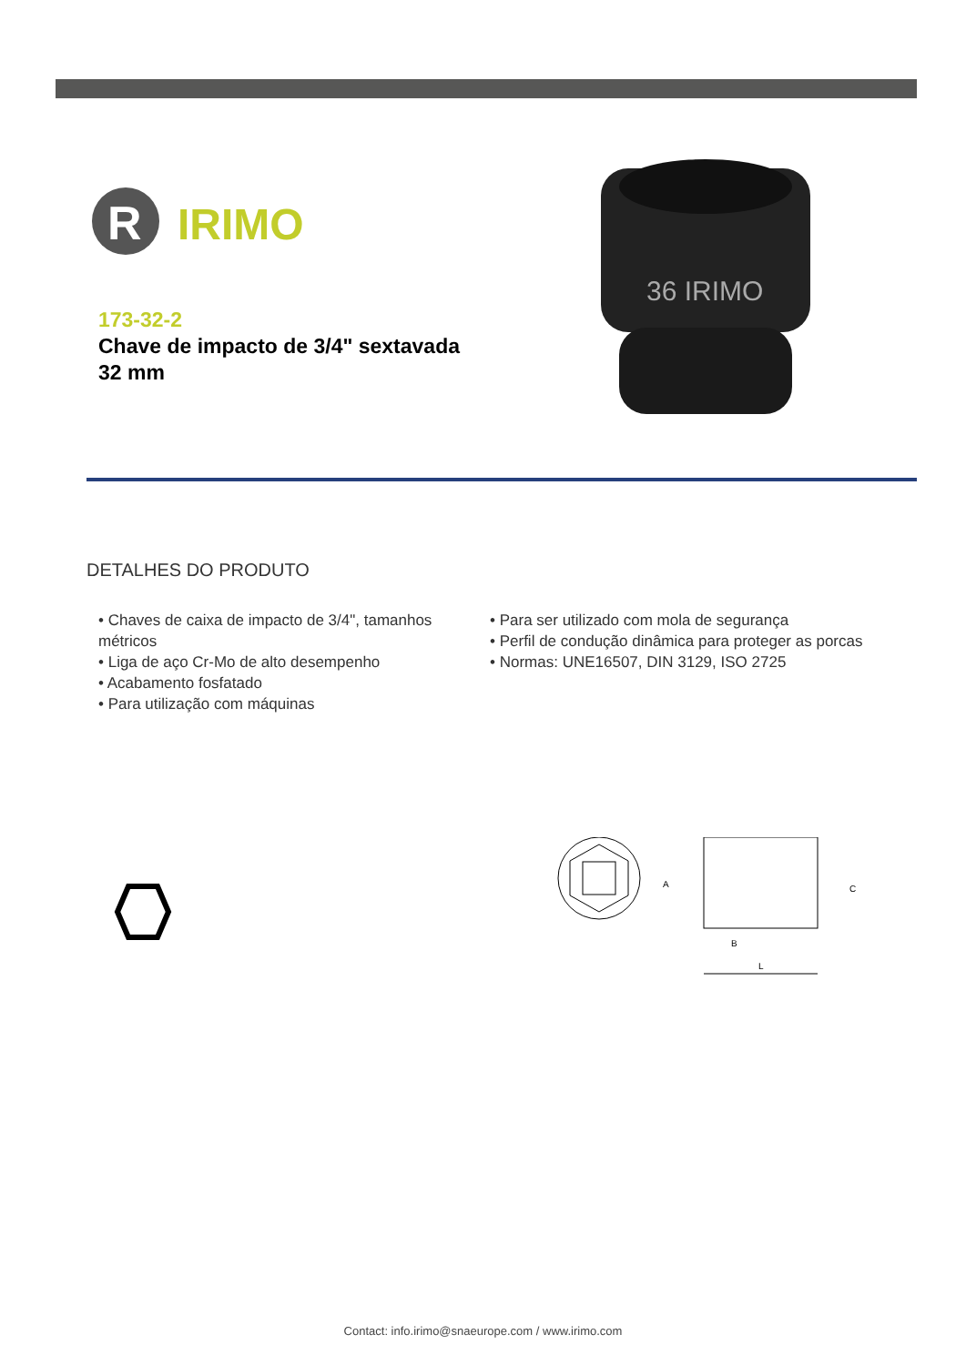R
IRIMO
173-32-2
Chave de impacto de 3/4" sextavada 32 mm
36 IRIMO
DETALHES DO PRODUTO
• Chaves de caixa de impacto de 3/4", tamanhos métricos
• Liga de aço Cr-Mo de alto desempenho
• Acabamento fosfatado
• Para utilização com máquinas
• Para ser utilizado com mola de segurança
• Perfil de condução dinâmica para proteger as porcas
• Normas: UNE16507, DIN 3129, ISO 2725
A
C
B
L
Contact: info.irimo@snaeurope.com / www.irimo.com